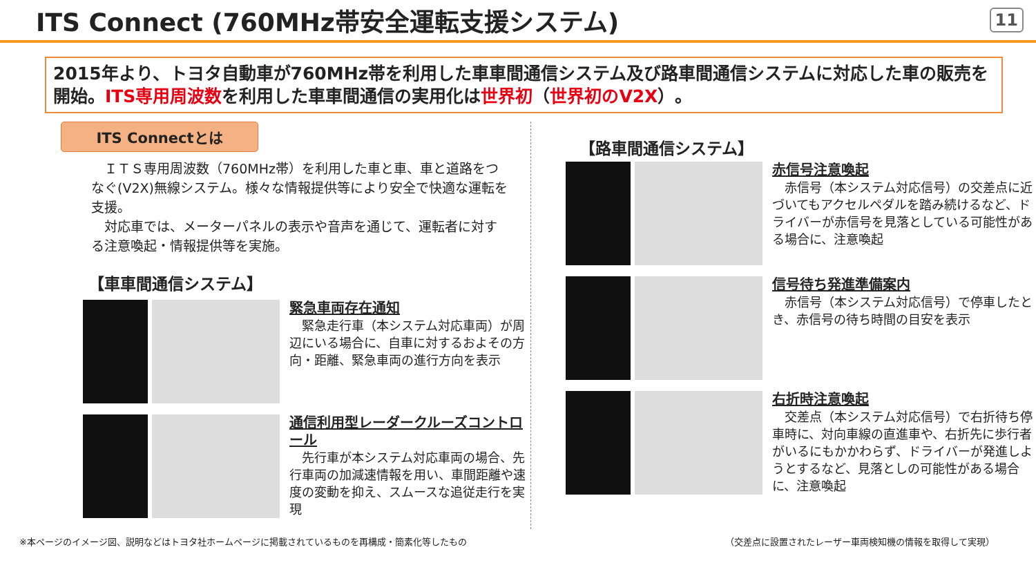ITS Connect (760MHz帯安全運転支援システム)
11
2015年より、トヨタ自動車が760MHz帯を利用した車車間通信システム及び路車間通信システムに対応した車の販売を開始。ITS専用周波数を利用した車車間通信の実用化は世界初（世界初のV2X）。
ITS Connectとは
　ＩＴＳ専用周波数（760MHz帯）を利用した車と車、車と道路をつなぐ(V2X)無線システム。様々な情報提供等により安全で快適な運転を支援。
　対応車では、メーターパネルの表示や音声を通じて、運転者に対する注意喚起・情報提供等を実施。
【車車間通信システム】
緊急車両存在通知
　緊急走行車（本システム対応車両）が周辺にいる場合に、自車に対するおよその方向・距離、緊急車両の進行方向を表示
通信利用型レーダークルーズコントロール
　先行車が本システム対応車両の場合、先行車両の加減速情報を用い、車間距離や速度の変動を抑え、スムースな追従走行を実現
【路車間通信システム】
赤信号注意喚起
　赤信号（本システム対応信号）の交差点に近づいてもアクセルペダルを踏み続けるなど、ドライバーが赤信号を見落としている可能性がある場合に、注意喚起
信号待ち発進準備案内
　赤信号（本システム対応信号）で停車したとき、赤信号の待ち時間の目安を表示
右折時注意喚起
　交差点（本システム対応信号）で右折待ち停車時に、対向車線の直進車や、右折先に歩行者がいるにもかかわらず、ドライバーが発進しようとするなど、見落としの可能性がある場合に、注意喚起
※本ページのイメージ図、説明などはトヨタ社ホームページに掲載されているものを再構成・簡素化等したもの （交差点に設置されたレーザー車両検知機の情報を取得して実現）